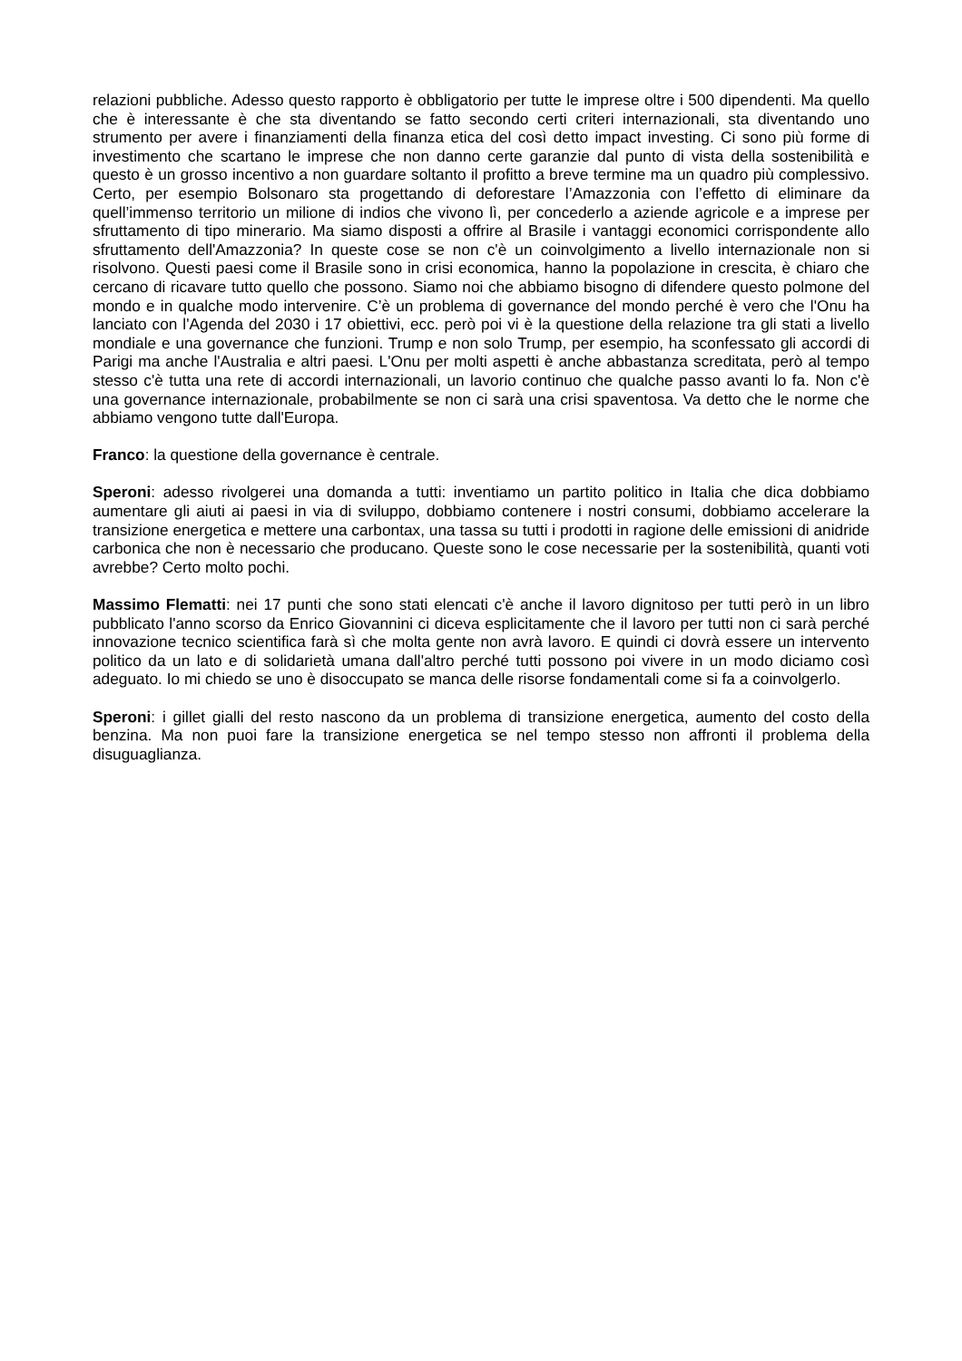relazioni pubbliche. Adesso questo rapporto è obbligatorio per tutte le imprese oltre i 500 dipendenti. Ma quello che è interessante è che sta diventando se fatto secondo certi criteri internazionali, sta diventando uno strumento per avere i finanziamenti della finanza etica del così detto impact investing. Ci sono più forme di investimento che scartano le imprese che non danno certe garanzie dal punto di vista della sostenibilità e questo è un grosso incentivo a non guardare soltanto il profitto a breve termine ma un quadro più complessivo. Certo, per esempio Bolsonaro sta progettando di deforestare l’Amazzonia con l’effetto di eliminare da quell’immenso territorio un milione di indios che vivono lì, per concederlo a aziende agricole e a imprese per sfruttamento di tipo minerario. Ma siamo disposti a offrire al Brasile i vantaggi economici corrispondente allo sfruttamento dell'Amazzonia? In queste cose se non c'è un coinvolgimento a livello internazionale non si risolvono. Questi paesi come il Brasile sono in crisi economica, hanno la popolazione in crescita, è chiaro che cercano di ricavare tutto quello che possono. Siamo noi che abbiamo bisogno di difendere questo polmone del mondo e in qualche modo intervenire. C’è un problema di governance del mondo perché è vero che l'Onu ha lanciato con l'Agenda del 2030 i 17 obiettivi, ecc. però poi vi è la questione della relazione tra gli stati a livello mondiale e una governance che funzioni. Trump e non solo Trump, per esempio, ha sconfessato gli accordi di Parigi ma anche l'Australia e altri paesi. L'Onu per molti aspetti è anche abbastanza screditata, però al tempo stesso c'è tutta una rete di accordi internazionali, un lavorio continuo che qualche passo avanti lo fa. Non c'è una governance internazionale, probabilmente se non ci sarà una crisi spaventosa. Va detto che le norme che abbiamo vengono tutte dall'Europa.
Franco: la questione della governance è centrale.
Speroni: adesso rivolgerei una domanda a tutti: inventiamo un partito politico in Italia che dica dobbiamo aumentare gli aiuti ai paesi in via di sviluppo, dobbiamo contenere i nostri consumi, dobbiamo accelerare la transizione energetica e mettere una carbontax, una tassa su tutti i prodotti in ragione delle emissioni di anidride carbonica che non è necessario che producano. Queste sono le cose necessarie per la sostenibilità, quanti voti avrebbe? Certo molto pochi.
Massimo Flematti: nei 17 punti che sono stati elencati c'è anche il lavoro dignitoso per tutti però in un libro pubblicato l'anno scorso da Enrico Giovannini ci diceva esplicitamente che il lavoro per tutti non ci sarà perché innovazione tecnico scientifica farà sì che molta gente non avrà lavoro. E quindi ci dovrà essere un intervento politico da un lato e di solidarietà umana dall'altro perché tutti possono poi vivere in un modo diciamo così adeguato. Io mi chiedo se uno è disoccupato se manca delle risorse fondamentali come si fa a coinvolgerlo.
Speroni: i gillet gialli del resto nascono da un problema di transizione energetica, aumento del costo della benzina. Ma non puoi fare la transizione energetica se nel tempo stesso non affronti il problema della disuguaglianza.